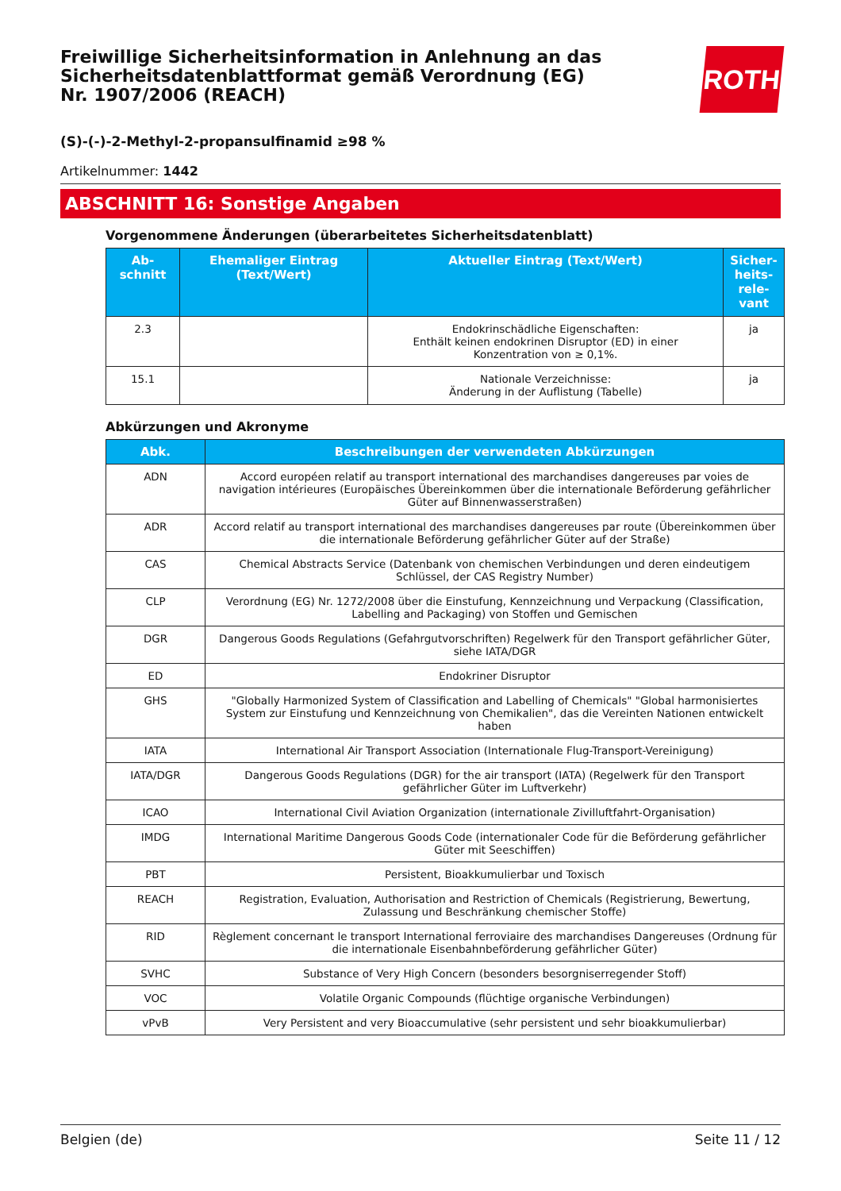Freiwillige Sicherheitsinformation in Anlehnung an das Sicherheitsdatenblattformat gemäß Verordnung (EG) Nr. 1907/2006 (REACH)
ROTH
(S)-(-)-2-Methyl-2-propansulfinamid ≥98 %
Artikelnummer: 1442
ABSCHNITT 16: Sonstige Angaben
Vorgenommene Änderungen (überarbeitetes Sicherheitsdatenblatt)
| Ab- schnitt | Ehemaliger Eintrag (Text/Wert) | Aktueller Eintrag (Text/Wert) | Sicher- heits- rele- vant |
| --- | --- | --- | --- |
| 2.3 | | Endokrinschädliche Eigenschaften: Enthält keinen endokrinen Disruptor (ED) in einer Konzentration von ≥ 0,1%. | ja |
| 15.1 | | Nationale Verzeichnisse: Änderung in der Auflistung (Tabelle) | ja |
Abkürzungen und Akronyme
| Abk. | Beschreibungen der verwendeten Abkürzungen |
| --- | --- |
| ADN | Accord européen relatif au transport international des marchandises dangereuses par voies de navigation intérieures (Europäisches Übereinkommen über die internationale Beförderung gefährlicher Güter auf Binnenwasserstraßen) |
| ADR | Accord relatif au transport international des marchandises dangereuses par route (Übereinkommen über die internationale Beförderung gefährlicher Güter auf der Straße) |
| CAS | Chemical Abstracts Service (Datenbank von chemischen Verbindungen und deren eindeutigem Schlüssel, der CAS Registry Number) |
| CLP | Verordnung (EG) Nr. 1272/2008 über die Einstufung, Kennzeichnung und Verpackung (Classification, Labelling and Packaging) von Stoffen und Gemischen |
| DGR | Dangerous Goods Regulations (Gefahrgutvorschriften) Regelwerk für den Transport gefährlicher Güter, siehe IATA/DGR |
| ED | Endokriner Disruptor |
| GHS | "Globally Harmonized System of Classification and Labelling of Chemicals" "Global harmonisiertes System zur Einstufung und Kennzeichnung von Chemikalien", das die Vereinten Nationen entwickelt haben |
| IATA | International Air Transport Association (Internationale Flug-Transport-Vereinigung) |
| IATA/DGR | Dangerous Goods Regulations (DGR) for the air transport (IATA) (Regelwerk für den Transport gefährlicher Güter im Luftverkehr) |
| ICAO | International Civil Aviation Organization (internationale Zivilluftfahrt-Organisation) |
| IMDG | International Maritime Dangerous Goods Code (internationaler Code für die Beförderung gefährlicher Güter mit Seeschiffen) |
| PBT | Persistent, Bioakkumulierbar und Toxisch |
| REACH | Registration, Evaluation, Authorisation and Restriction of Chemicals (Registrierung, Bewertung, Zulassung und Beschränkung chemischer Stoffe) |
| RID | Règlement concernant le transport International ferroviaire des marchandises Dangereuses (Ordnung für die internationale Eisenbahnbeförderung gefährlicher Güter) |
| SVHC | Substance of Very High Concern (besonders besorgniserregender Stoff) |
| VOC | Volatile Organic Compounds (flüchtige organische Verbindungen) |
| vPvB | Very Persistent and very Bioaccumulative (sehr persistent und sehr bioakkumulierbar) |
Belgien (de) Seite 11 / 12